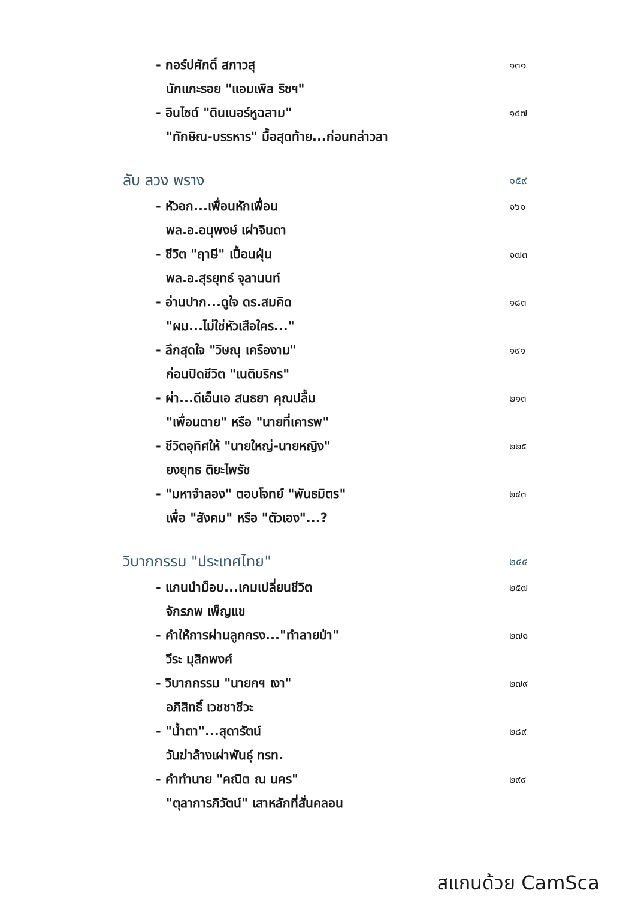- กอร์ปศักดิ์ สภาวสุ ๑๓๑
นักแกะรอย "แอมเพิล ริชฯ"
- อินไซด์ "ดินเนอร์หูฉลาม" ๑๔๗
"ทักษิณ-บรรหาร" มื้อสุดท้าย...ก่อนกล่าวลา
ลับ ลวง พราง ๑๕๙
- หัวอก...เพื่อนหักเพื่อน ๑๖๑
พล.อ.อนุพงษ์ เผ่าจินดา
- ชีวิต "ฤาษี" เปื้อนฝุ่น ๑๗๓
พล.อ.สุรยุทธ์ จุลานนท์
- อ่านปาก...ดูใจ ดร.สมคิด ๑๘๓
"ผม...ไม่ใช่หัวเสือใคร..."
- ลึกสุดใจ "วิษณุ เครืองาม" ๑๙๑
ก่อนปิดชีวิต "เนติบริกร"
- ผ่า...ดีเอ็นเอ สนธยา คุณปลื้ม ๒๑๓
"เพื่อนตาย" หรือ "นายที่เคารพ"
- ชีวิตอุทิศให้ "นายใหญ่-นายหญิง" ๒๒๕
ยงยุทธ ติยะไพรัช
- "มหาจำลอง" ตอบโจทย์ "พันธมิตร" ๒๔๓
เพื่อ "สังคม" หรือ "ตัวเอง"...?
วิบากกรรม "ประเทศไทย" ๒๕๕
- แกนนำม็อบ...เกมเปลี่ยนชีวิต ๒๕๗
จักรภพ เพ็ญแข
- คำให้การผ่านลูกกรง..."ทำลายป่า" ๒๗๑
วีระ มุสิกพงศ์
- วิบากกรรม "นายกฯ เงา" ๒๗๙
อภิสิทธิ์ เวชชาชีวะ
- "น้ำตา"...สุดารัตน์ ๒๘๙
วันฆ่าล้างเผ่าพันธุ์ ทรท.
- คำทำนาย "คณิต ณ นคร" ๒๙๙
"ตุลาการภิวัตน์" เสาหลักที่สั่นคลอน
สแกนด้วย CamSca